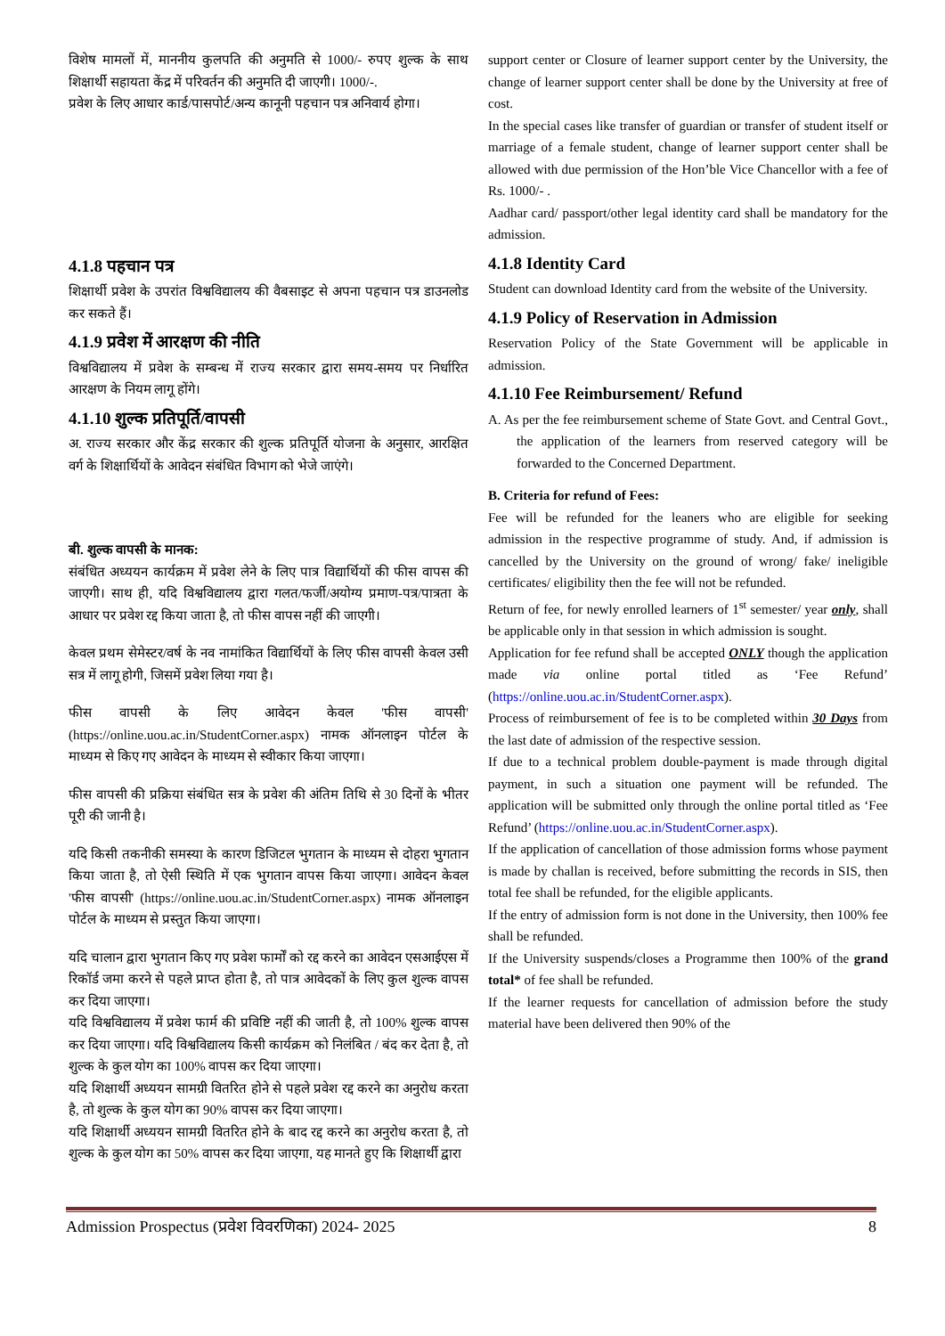विशेष मामलों में, माननीय कुलपति की अनुमति से 1000/- रुपए शुल्क के साथ शिक्षार्थी सहायता केंद्र में परिवर्तन की अनुमति दी जाएगी। 1000/-.
प्रवेश के लिए आधार कार्ड/पासपोर्ट/अन्य कानूनी पहचान पत्र अनिवार्य होगा।
4.1.8 पहचान पत्र
शिक्षार्थी प्रवेश के उपरांत विश्वविद्यालय की वैबसाइट से अपना पहचान पत्र डाउनलोड कर सकते हैं।
4.1.9 प्रवेश में आरक्षण की नीति
विश्वविद्यालय में प्रवेश के सम्बन्ध में राज्य सरकार द्वारा समय-समय पर निर्धारित आरक्षण के नियम लागू होंगे।
4.1.10 शुल्क प्रतिपूर्ति/वापसी
अ. राज्य सरकार और केंद्र सरकार की शुल्क प्रतिपूर्ति योजना के अनुसार, आरक्षित वर्ग के शिक्षार्थियों के आवेदन संबंधित विभाग को भेजे जाएंगे।
बी. शुल्क वापसी के मानक:
संबंधित अध्ययन कार्यक्रम में प्रवेश लेने के लिए पात्र विद्यार्थियों की फीस वापस की जाएगी। साथ ही, यदि विश्वविद्यालय द्वारा गलत/फर्जी/अयोग्य प्रमाण-पत्र/पात्रता के आधार पर प्रवेश रद्द किया जाता है, तो फीस वापस नहीं की जाएगी।
केवल प्रथम सेमेस्टर/वर्ष के नव नामांकित विद्यार्थियों के लिए फीस वापसी केवल उसी सत्र में लागू होगी, जिसमें प्रवेश लिया गया है।
फीस वापसी के लिए आवेदन केवल 'फीस वापसी' (https://online.uou.ac.in/StudentCorner.aspx) नामक ऑनलाइन पोर्टल के माध्यम से किए गए आवेदन के माध्यम से स्वीकार किया जाएगा।
फीस वापसी की प्रक्रिया संबंधित सत्र के प्रवेश की अंतिम तिथि से 30 दिनों के भीतर पूरी की जानी है।
यदि किसी तकनीकी समस्या के कारण डिजिटल भुगतान के माध्यम से दोहरा भुगतान किया जाता है, तो ऐसी स्थिति में एक भुगतान वापस किया जाएगा। आवेदन केवल 'फीस वापसी' (https://online.uou.ac.in/StudentCorner.aspx) नामक ऑनलाइन पोर्टल के माध्यम से प्रस्तुत किया जाएगा।
यदि चालान द्वारा भुगतान किए गए प्रवेश फार्मों को रद्द करने का आवेदन एसआईएस में रिकॉर्ड जमा करने से पहले प्राप्त होता है, तो पात्र आवेदकों के लिए कुल शुल्क वापस कर दिया जाएगा।
यदि विश्वविद्यालय में प्रवेश फार्म की प्रविष्टि नहीं की जाती है, तो 100% शुल्क वापस कर दिया जाएगा। यदि विश्वविद्यालय किसी कार्यक्रम को निलंबित / बंद कर देता है, तो शुल्क के कुल योग का 100% वापस कर दिया जाएगा।
यदि शिक्षार्थी अध्ययन सामग्री वितरित होने से पहले प्रवेश रद्द करने का अनुरोध करता है, तो शुल्क के कुल योग का 90% वापस कर दिया जाएगा।
यदि शिक्षार्थी अध्ययन सामग्री वितरित होने के बाद रद्द करने का अनुरोध करता है, तो शुल्क के कुल योग का 50% वापस कर दिया जाएगा, यह मानते हुए कि शिक्षार्थी द्वारा
support center or Closure of learner support center by the University, the change of learner support center shall be done by the University at free of cost.
In the special cases like transfer of guardian or transfer of student itself or marriage of a female student, change of learner support center shall be allowed with due permission of the Hon’ble Vice Chancellor with a fee of Rs. 1000/- .
Aadhar card/ passport/other legal identity card shall be mandatory for the admission.
4.1.8 Identity Card
Student can download Identity card from the website of the University.
4.1.9 Policy of Reservation in Admission
Reservation Policy of the State Government will be applicable in admission.
4.1.10 Fee Reimbursement/ Refund
A. As per the fee reimbursement scheme of State Govt. and Central Govt., the application of the learners from reserved category will be forwarded to the Concerned Department.
B. Criteria for refund of Fees:
Fee will be refunded for the leaners who are eligible for seeking admission in the respective programme of study. And, if admission is cancelled by the University on the ground of wrong/ fake/ ineligible certificates/ eligibility then the fee will not be refunded.
Return of fee, for newly enrolled learners of 1<sup>st</sup> semester/ year only, shall be applicable only in that session in which admission is sought.
Application for fee refund shall be accepted ONLY though the application made via online portal titled as ‘Fee Refund’ (https://online.uou.ac.in/StudentCorner.aspx).
Process of reimbursement of fee is to be completed within 30 Days from the last date of admission of the respective session.
If due to a technical problem double-payment is made through digital payment, in such a situation one payment will be refunded. The application will be submitted only through the online portal titled as ‘Fee Refund’ (https://online.uou.ac.in/StudentCorner.aspx).
If the application of cancellation of those admission forms whose payment is made by challan is received, before submitting the records in SIS, then total fee shall be refunded, for the eligible applicants.
If the entry of admission form is not done in the University, then 100% fee shall be refunded.
If the University suspends/closes a Programme then 100% of the grand total* of fee shall be refunded.
If the learner requests for cancellation of admission before the study material have been delivered then 90% of the
Admission Prospectus (प्रवेश विवरणिका) 2024- 2025 8